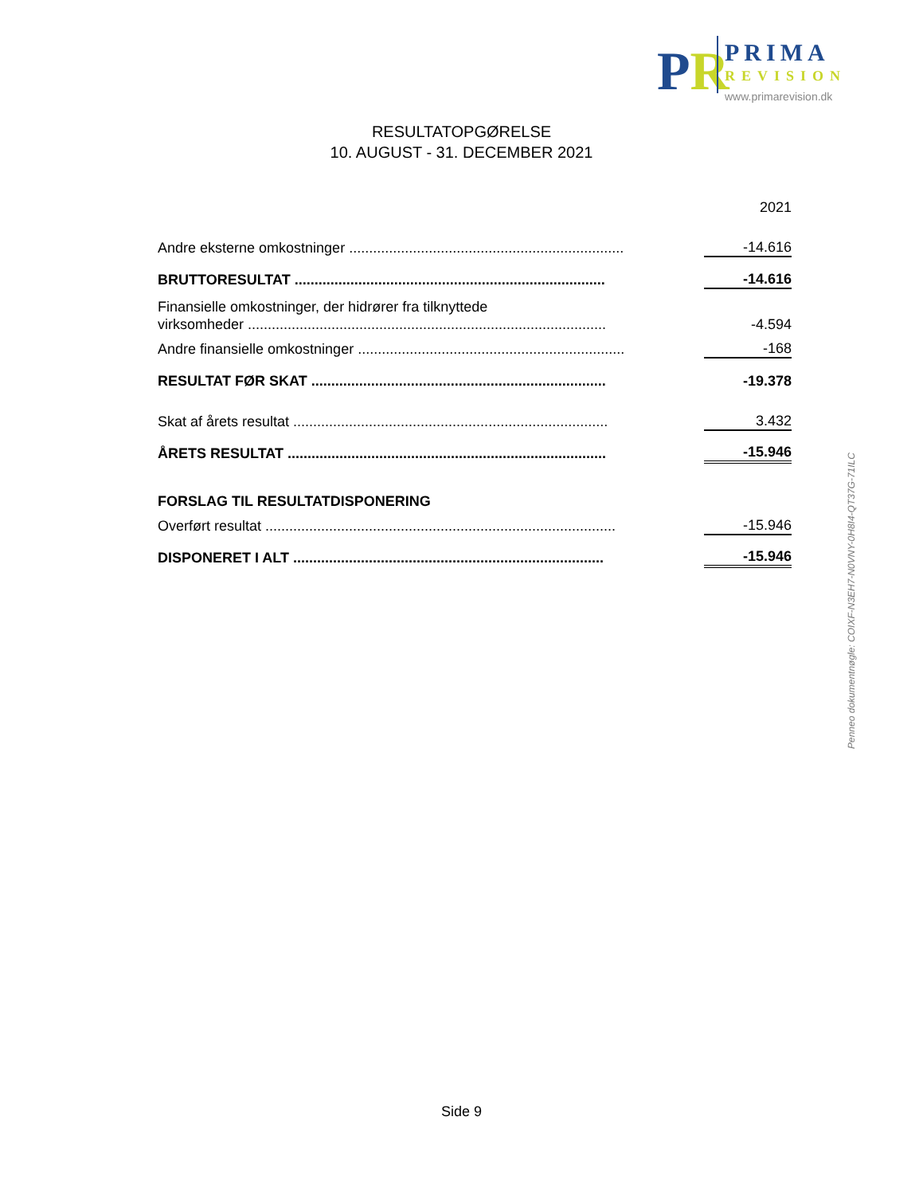PR PRIMA
REVISION
www.primarevision.dk
RESULTATOPGØRELSE
10. AUGUST - 31. DECEMBER 2021
| | | 2021 |
| Andre eksterne omkostninger ..................................................................... | | -14.616 |
| BRUTTORESULTAT .............................................................................. | | -14.616 |
| Finansielle omkostninger, der hidrører fra tilknyttede | | |
| virksomheder .......................................................................................... | | -4.594 |
| Andre finansielle omkostninger ................................................................... | | -168 |
| RESULTAT FØR SKAT .......................................................................... | | -19.378 |
| Skat af årets resultat ............................................................................... | | 3.432 |
| ÅRETS RESULTAT ................................................................................ | | -15.946 |
| FORSLAG TIL RESULTATDISPONERING | | |
| Overført resultat ........................................................................................ | | -15.946 |
| DISPONERET I ALT .............................................................................. | | -15.946 |
Penneo dokumentnøgle: COIXF-N3EH7-N0VNY-0H8I4-QT37G-71ILC
Side 9